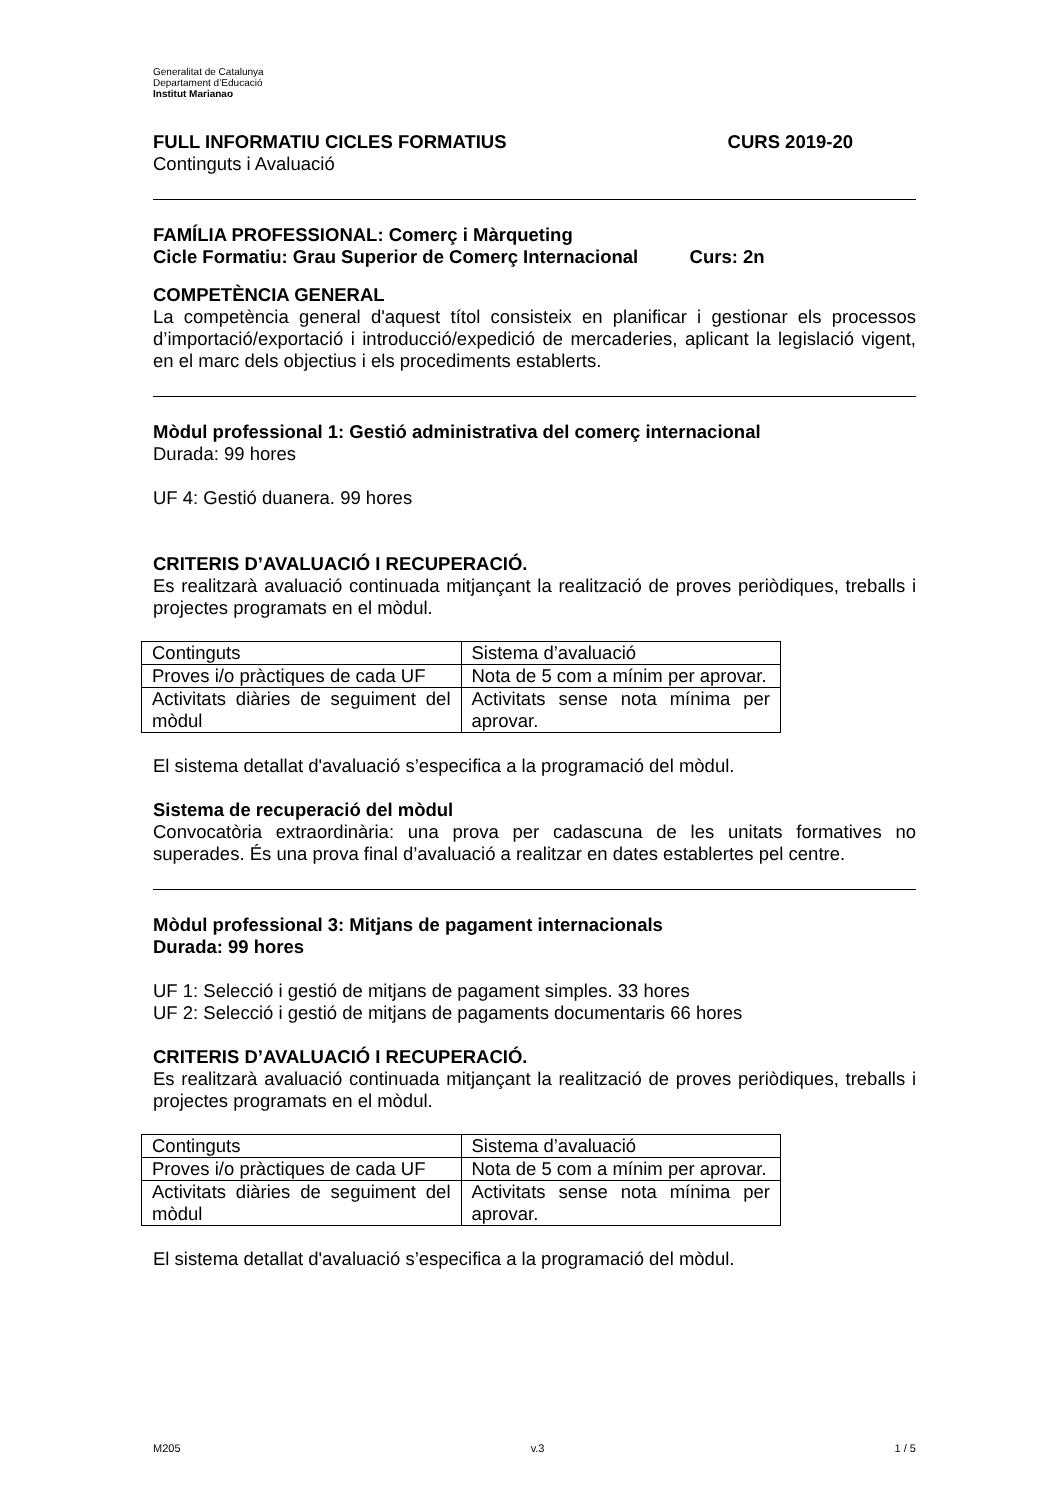Generalitat de Catalunya
Departament d’Educació
Institut Marianao
FULL INFORMATIU CICLES FORMATIUS CURS 2019-20
Continguts i Avaluació
FAMÍLIA PROFESSIONAL: Comerç i Màrqueting
Cicle Formatiu: Grau Superior de Comerç Internacional Curs: 2n
COMPETÈNCIA GENERAL
La competència general d'aquest títol consisteix en planificar i gestionar els processos d’importació/exportació i introducció/expedició de mercaderies, aplicant la legislació vigent, en el marc dels objectius i els procediments establerts.
Mòdul professional 1: Gestió administrativa del comerç internacional
Durada: 99 hores
UF 4: Gestió duanera. 99 hores
CRITERIS D’AVALUACIÓ I RECUPERACIÓ.
Es realitzarà avaluació continuada mitjançant la realització de proves periòdiques, treballs i projectes programats en el mòdul.
| Continguts | Sistema d’avaluació |
| Proves i/o pràctiques de cada UF | Nota de 5 com a mínim per aprovar. |
| Activitats diàries de seguiment del mòdul | Activitats sense nota mínima per aprovar. |
El sistema detallat d'avaluació s’especifica a la programació del mòdul.
Sistema de recuperació del mòdul
Convocatòria extraordinària: una prova per cadascuna de les unitats formatives no superades. És una prova final d’avaluació a realitzar en dates establertes pel centre.
Mòdul professional 3: Mitjans de pagament internacionals
Durada: 99 hores
UF 1: Selecció i gestió de mitjans de pagament simples. 33 hores
UF 2: Selecció i gestió de mitjans de pagaments documentaris 66 hores
CRITERIS D’AVALUACIÓ I RECUPERACIÓ.
Es realitzarà avaluació continuada mitjançant la realització de proves periòdiques, treballs i projectes programats en el mòdul.
| Continguts | Sistema d’avaluació |
| Proves i/o pràctiques de cada UF | Nota de 5 com a mínim per aprovar. |
| Activitats diàries de seguiment del mòdul | Activitats sense nota mínima per aprovar. |
El sistema detallat d'avaluació s’especifica a la programació del mòdul.
M205 v.3 1 / 5